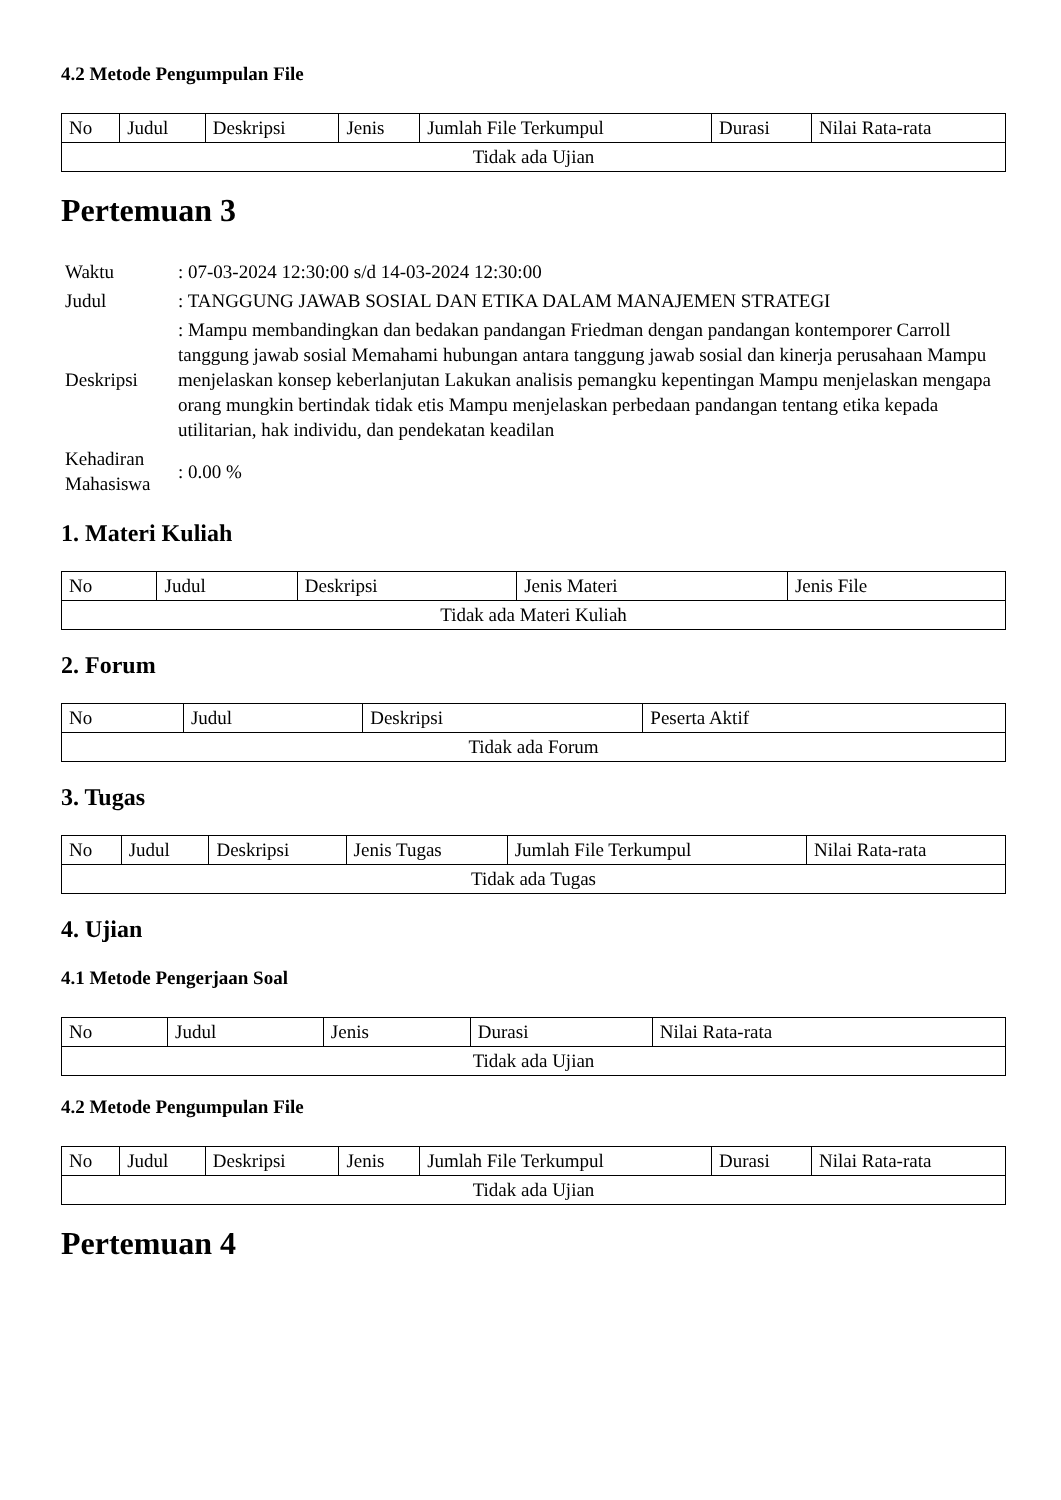4.2 Metode Pengumpulan File
| No | Judul | Deskripsi | Jenis | Jumlah File Terkumpul | Durasi | Nilai Rata-rata |
| Tidak ada Ujian | | | | | | |
Pertemuan 3
| Waktu | : 07-03-2024 12:30:00 s/d 14-03-2024 12:30:00 |
| Judul | : TANGGUNG JAWAB SOSIAL DAN ETIKA DALAM MANAJEMEN STRATEGI |
| Deskripsi | : Mampu membandingkan dan bedakan pandangan Friedman dengan pandangan kontemporer Carroll tanggung jawab sosial Memahami hubungan antara tanggung jawab sosial dan kinerja perusahaan Mampu menjelaskan konsep keberlanjutan Lakukan analisis pemangku kepentingan Mampu menjelaskan mengapa orang mungkin bertindak tidak etis Mampu menjelaskan perbedaan pandangan tentang etika kepada utilitarian, hak individu, dan pendekatan keadilan |
| Kehadiran Mahasiswa | : 0.00 % |
1. Materi Kuliah
| No | Judul | Deskripsi | Jenis Materi | Jenis File |
| Tidak ada Materi Kuliah | | | | |
2. Forum
| No | Judul | Deskripsi | Peserta Aktif |
| Tidak ada Forum | | | |
3. Tugas
| No | Judul | Deskripsi | Jenis Tugas | Jumlah File Terkumpul | Nilai Rata-rata |
| Tidak ada Tugas | | | | | |
4. Ujian
4.1 Metode Pengerjaan Soal
| No | Judul | Jenis | Durasi | Nilai Rata-rata |
| Tidak ada Ujian | | | | |
4.2 Metode Pengumpulan File
| No | Judul | Deskripsi | Jenis | Jumlah File Terkumpul | Durasi | Nilai Rata-rata |
| Tidak ada Ujian | | | | | | |
Pertemuan 4